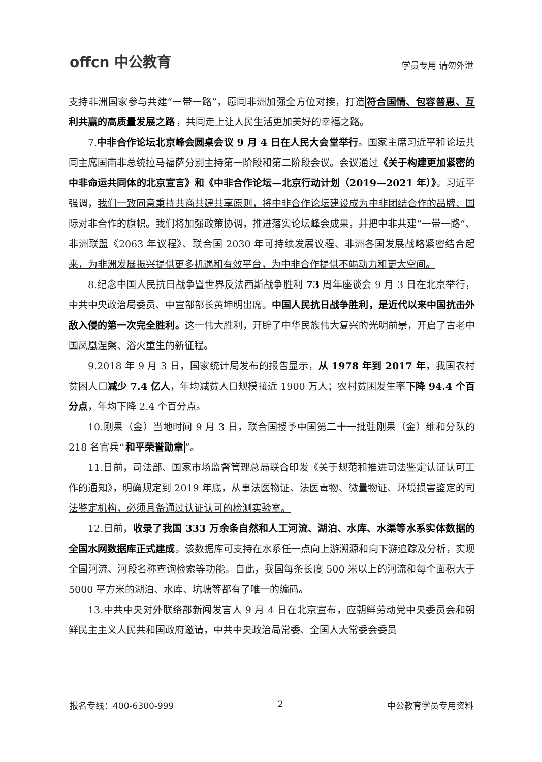offcn 中公教育 学员专用 请勿外泄
支持非洲国家参与共建“一带一路”，愿同非洲加强全方位对接，打造符合国情、包容普惠、互利共赢的高质量发展之路，共同走上让人民生活更加美好的幸福之路。
7.中非合作论坛北京峰会圆桌会议 9 月 4 日在人民大会堂举行。国家主席习近平和论坛共同主席国南非总统拉马福萨分别主持第一阶段和第二阶段会议。会议通过《关于构建更加紧密的中非命运共同体的北京宣言》和《中非合作论坛—北京行动计划（2019—2021 年）》。习近平强调，我们一致同意秉持共商共建共享原则，将中非合作论坛建设成为中非团结合作的品牌、国际对非合作的旗帜。我们将加强政策协调，推进落实论坛峰会成果，并把中非共建“一带一路”、非洲联盟《2063 年议程》、联合国 2030 年可持续发展议程、非洲各国发展战略紧密结合起来，为非洲发展振兴提供更多机遇和有效平台，为中非合作提供不竭动力和更大空间。
8.纪念中国人民抗日战争暨世界反法西斯战争胜利 73 周年座谈会 9 月 3 日在北京举行，中共中央政治局委员、中宣部部长黄坤明出席。中国人民抗日战争胜利，是近代以来中国抗击外敌入侵的第一次完全胜利。这一伟大胜利，开辟了中华民族伟大复兴的光明前景，开启了古老中国凤凰涅槃、浴火重生的新征程。
9.2018 年 9 月 3 日，国家统计局发布的报告显示，从 1978 年到 2017 年，我国农村贫困人口减少 7.4 亿人，年均减贫人口规模接近 1900 万人；农村贫困发生率下降 94.4 个百分点，年均下降 2.4 个百分点。
10.刚果（金）当地时间 9 月 3 日，联合国授予中国第二十一批驻刚果（金）维和分队的 218 名官兵“和平荣誉勋章”。
11.日前，司法部、国家市场监督管理总局联合印发《关于规范和推进司法鉴定认证认可工作的通知》，明确规定到 2019 年底，从事法医物证、法医毒物、微量物证、环境损害鉴定的司法鉴定机构，必须具备通过认证认可的检测实验室。
12.日前，收录了我国 333 万余条自然和人工河流、湖泊、水库、水渠等水系实体数据的全国水网数据库正式建成。该数据库可支持在水系任一点向上游溯源和向下游追踪及分析，实现全国河流、河段名称查询检索等功能。自此，我国每条长度 500 米以上的河流和每个面积大于 5000 平方米的湖泊、水库、坑塘等都有了唯一的编码。
13.中共中央对外联络部新闻发言人 9 月 4 日在北京宣布，应朝鲜劳动党中央委员会和朝鲜民主主义人民共和国政府邀请，中共中央政治局常委、全国人大常委会委员
报名专线：400-6300-999 2 中公教育学员专用资料